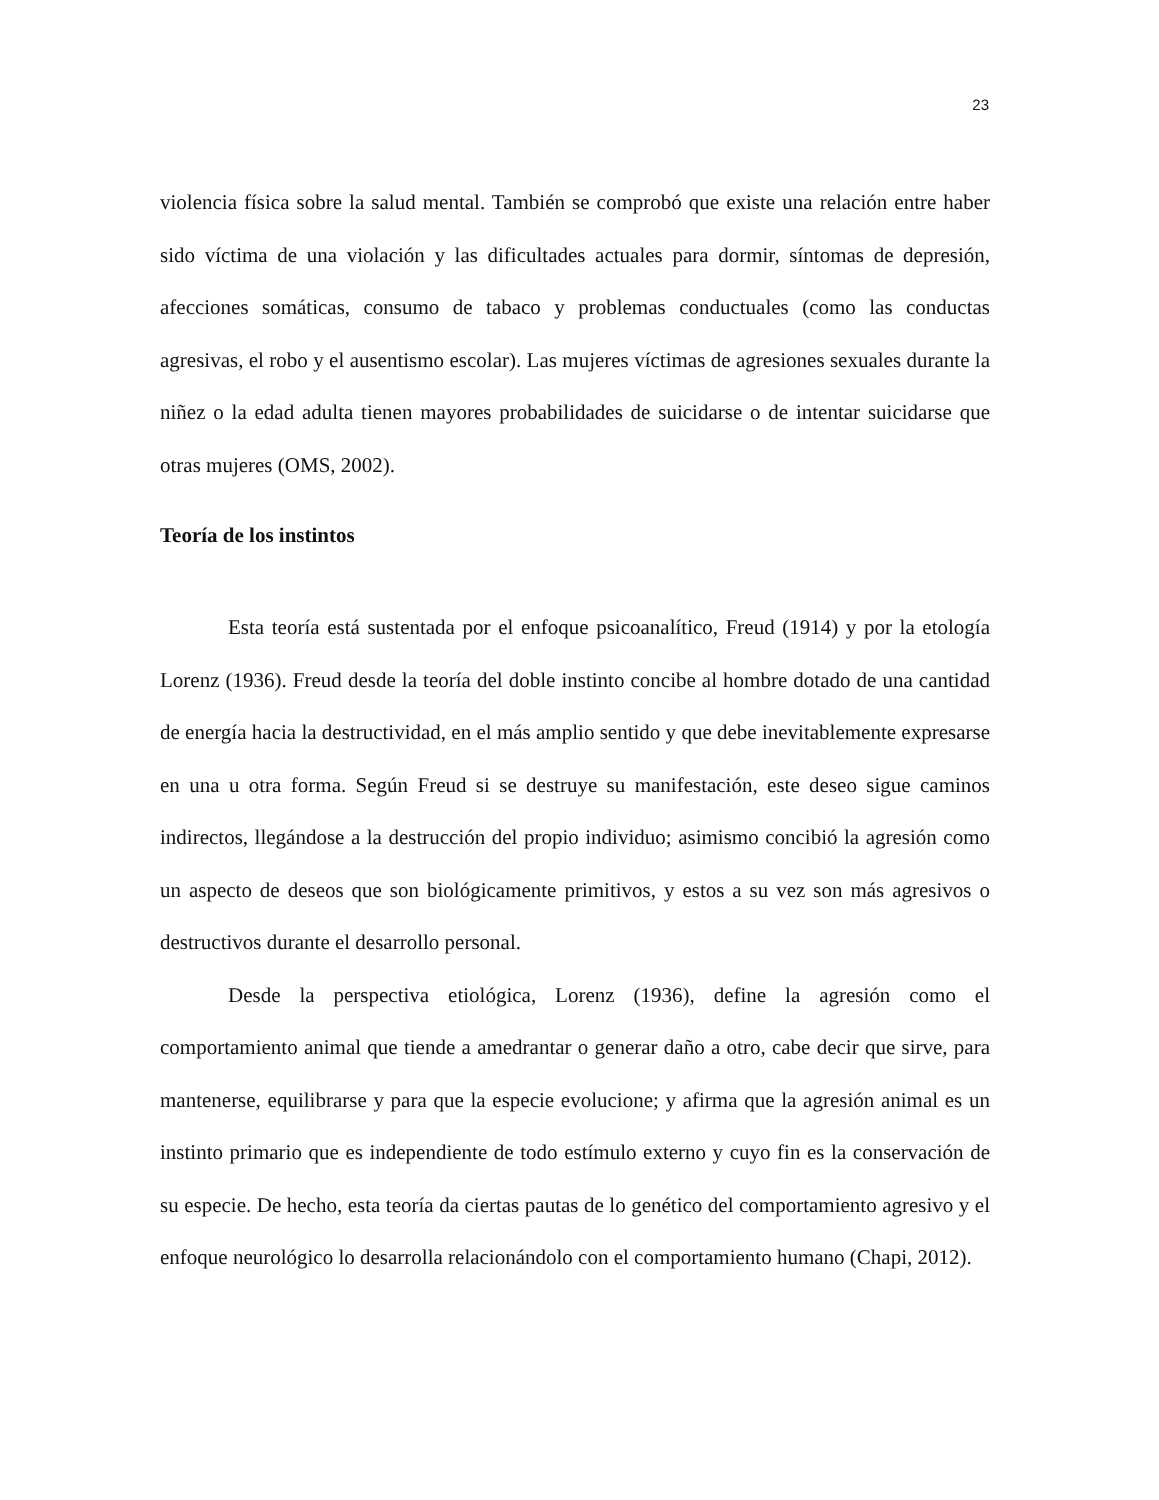23
violencia física sobre la salud mental. También se comprobó que existe una relación entre haber sido víctima de una violación y las dificultades actuales para dormir, síntomas de depresión, afecciones somáticas, consumo de tabaco y problemas conductuales (como las conductas agresivas, el robo y el ausentismo escolar). Las mujeres víctimas de agresiones sexuales durante la niñez o la edad adulta tienen mayores probabilidades de suicidarse o de intentar suicidarse que otras mujeres (OMS, 2002).
Teoría de los instintos
Esta teoría está sustentada por el enfoque psicoanalítico, Freud (1914) y por la etología Lorenz (1936). Freud desde la teoría del doble instinto concibe al hombre dotado de una cantidad de energía hacia la destructividad, en el más amplio sentido y que debe inevitablemente expresarse en una u otra forma. Según Freud si se destruye su manifestación, este deseo sigue caminos indirectos, llegándose a la destrucción del propio individuo; asimismo concibió la agresión como un aspecto de deseos que son biológicamente primitivos, y estos a su vez son más agresivos o destructivos durante el desarrollo personal.
Desde la perspectiva etiológica, Lorenz (1936), define la agresión como el comportamiento animal que tiende a amedrantar o generar daño a otro, cabe decir que sirve, para mantenerse, equilibrarse y para que la especie evolucione; y afirma que la agresión animal es un instinto primario que es independiente de todo estímulo externo y cuyo fin es la conservación de su especie. De hecho, esta teoría da ciertas pautas de lo genético del comportamiento agresivo y el enfoque neurológico lo desarrolla relacionándolo con el comportamiento humano (Chapi, 2012).